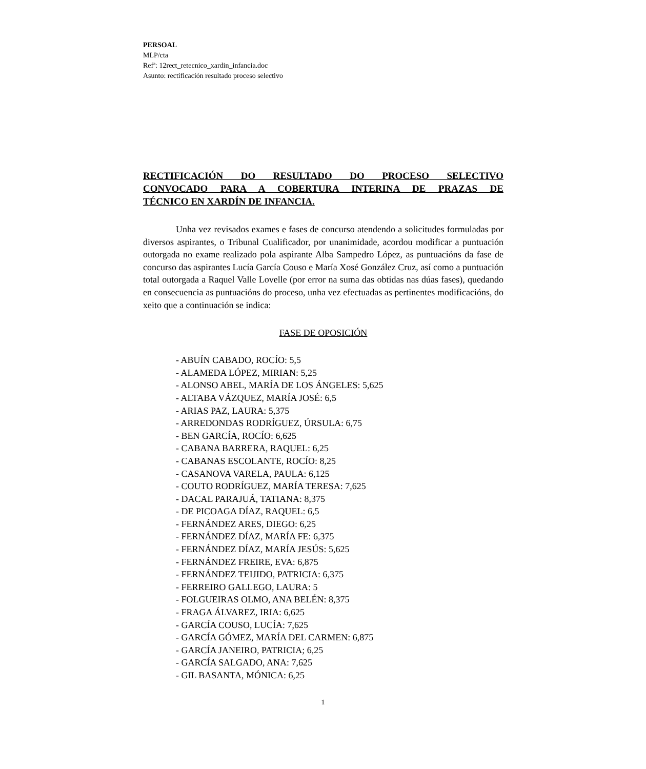PERSOAL
MLP/cta
Refª: 12rect_retecnico_xardin_infancia.doc
Asunto: rectificación resultado proceso selectivo
RECTIFICACIÓN DO RESULTADO DO PROCESO SELECTIVO
CONVOCADO PARA A COBERTURA INTERINA DE PRAZAS DE
TÉCNICO EN XARDÍN DE INFANCIA.
Unha vez revisados exames e fases de concurso atendendo a solicitudes formuladas por diversos aspirantes, o Tribunal Cualificador, por unanimidade, acordou modificar a puntuación outorgada no exame realizado pola aspirante Alba Sampedro López, as puntuacións da fase de concurso das aspirantes Lucía García Couso e María Xosé González Cruz, así como a puntuación total outorgada a Raquel Valle Lovelle (por error na suma das obtidas nas dúas fases), quedando en consecuencia as puntuacións do proceso, unha vez efectuadas as pertinentes modificacións, do xeito que a continuación se indica:
FASE DE OPOSICIÓN
- ABUÍN CABADO, ROCÍO: 5,5
- ALAMEDA LÓPEZ, MIRIAN: 5,25
- ALONSO ABEL, MARÍA DE LOS ÁNGELES: 5,625
- ALTABA VÁZQUEZ, MARÍA JOSÉ: 6,5
- ARIAS PAZ, LAURA: 5,375
- ARREDONDAS RODRÍGUEZ, ÚRSULA: 6,75
- BEN GARCÍA, ROCÍO: 6,625
- CABANA BARRERA, RAQUEL: 6,25
- CABANAS ESCOLANTE, ROCÍO: 8,25
- CASANOVA VARELA, PAULA: 6,125
- COUTO RODRÍGUEZ, MARÍA TERESA: 7,625
- DACAL PARAJUÁ, TATIANA: 8,375
- DE PICOAGA DÍAZ, RAQUEL: 6,5
- FERNÁNDEZ ARES, DIEGO: 6,25
- FERNÁNDEZ DÍAZ, MARÍA FE: 6,375
- FERNÁNDEZ DÍAZ, MARÍA JESÚS: 5,625
- FERNÁNDEZ FREIRE, EVA: 6,875
- FERNÁNDEZ TEIJIDO, PATRICIA: 6,375
- FERREIRO GALLEGO, LAURA: 5
- FOLGUEIRAS OLMO, ANA BELÉN: 8,375
- FRAGA ÁLVAREZ, IRIA: 6,625
- GARCÍA COUSO, LUCÍA: 7,625
- GARCÍA GÓMEZ, MARÍA DEL CARMEN: 6,875
- GARCÍA JANEIRO, PATRICIA; 6,25
- GARCÍA SALGADO, ANA: 7,625
- GIL BASANTA, MÓNICA: 6,25
1